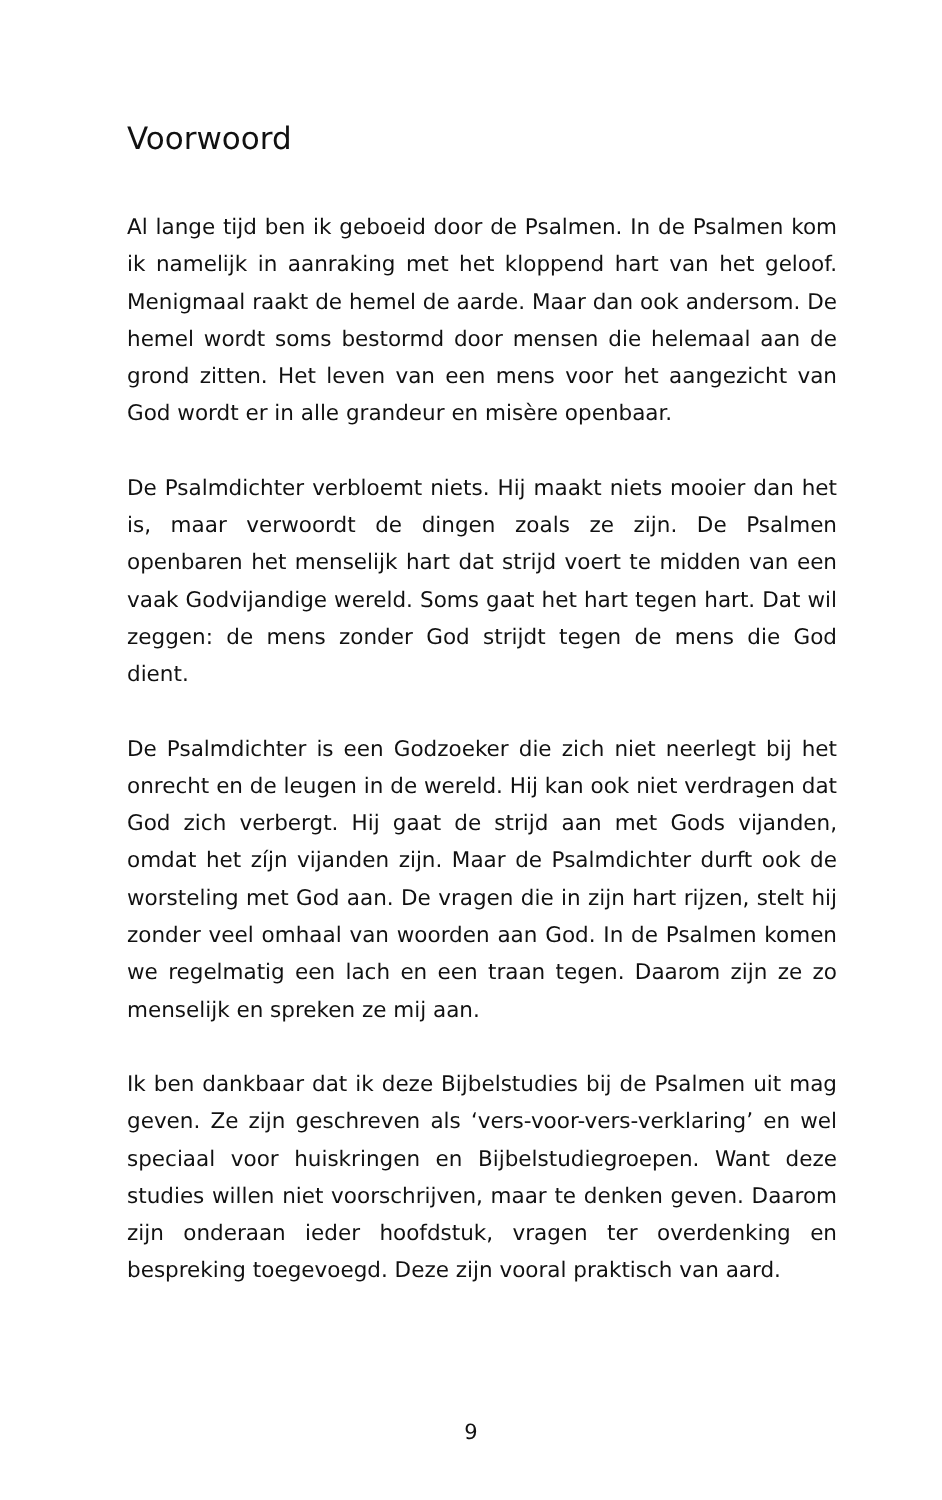Voorwoord
Al lange tijd ben ik geboeid door de Psalmen. In de Psalmen kom ik namelijk in aanraking met het kloppend hart van het geloof. Menigmaal raakt de hemel de aarde. Maar dan ook andersom. De hemel wordt soms bestormd door mensen die helemaal aan de grond zitten. Het leven van een mens voor het aangezicht van God wordt er in alle grandeur en misère openbaar.
De Psalmdichter verbloemt niets. Hij maakt niets mooier dan het is, maar verwoordt de dingen zoals ze zijn. De Psalmen openbaren het menselijk hart dat strijd voert te midden van een vaak Godvijandige wereld. Soms gaat het hart tegen hart. Dat wil zeggen: de mens zonder God strijdt tegen de mens die God dient.
De Psalmdichter is een Godzoeker die zich niet neerlegt bij het onrecht en de leugen in de wereld. Hij kan ook niet verdragen dat God zich verbergt. Hij gaat de strijd aan met Gods vijanden, omdat het zíjn vijanden zijn. Maar de Psalmdichter durft ook de worsteling met God aan. De vragen die in zijn hart rijzen, stelt hij zonder veel omhaal van woorden aan God. In de Psalmen komen we regelmatig een lach en een traan tegen. Daarom zijn ze zo menselijk en spreken ze mij aan.
Ik ben dankbaar dat ik deze Bijbelstudies bij de Psalmen uit mag geven. Ze zijn geschreven als ‘vers-voor-vers-verklaring’ en wel speciaal voor huiskringen en Bijbelstudiegroepen. Want deze studies willen niet voorschrijven, maar te denken geven. Daarom zijn onderaan ieder hoofdstuk, vragen ter overdenking en bespreking toegevoegd. Deze zijn vooral praktisch van aard.
9